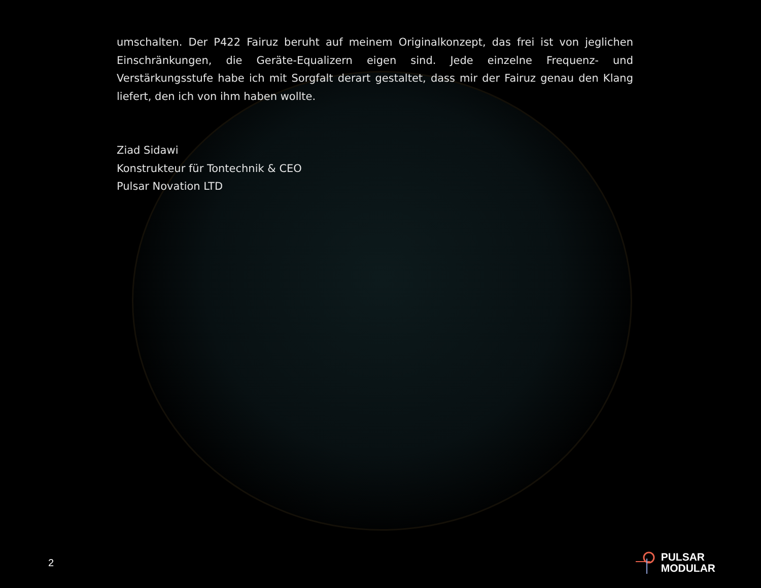umschalten. Der P422 Fairuz beruht auf meinem Originalkonzept, das frei ist von jeglichen Einschränkungen, die Geräte-Equalizern eigen sind. Jede einzelne Frequenz- und Verstärkungsstufe habe ich mit Sorgfalt derart gestaltet, dass mir der Fairuz genau den Klang liefert, den ich von ihm haben wollte.
Ziad Sidawi
Konstrukteur für Tontechnik & CEO
Pulsar Novation LTD
2
PULSAR
MODULAR